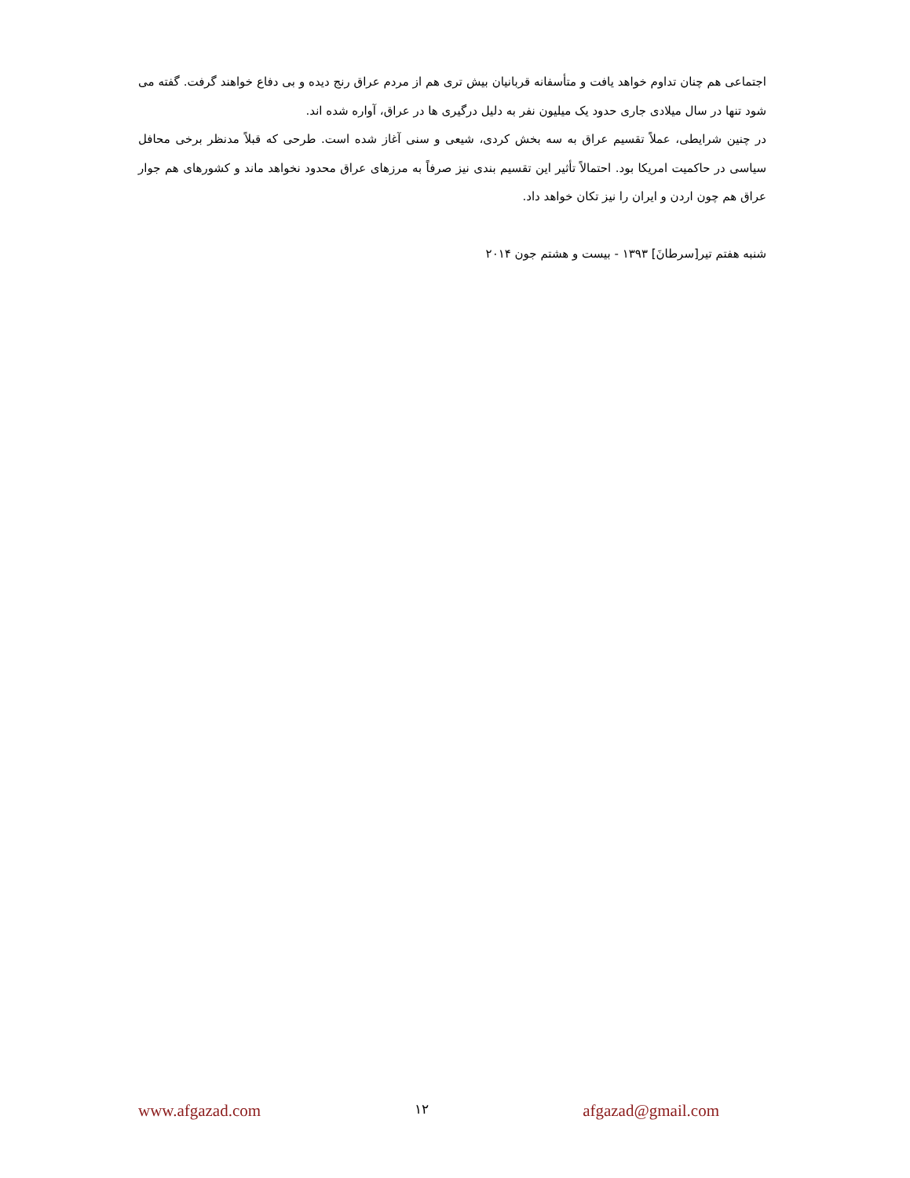اجتماعی هم چنان تداوم خواهد یافت و متأسفانه قربانیان بیش تری هم از مردم عراق رنج دیده و بی دفاع خواهند گرفت. گفته می شود تنها در سال میلادی جاری حدود یک میلیون نفر به دلیل درگیری ها در عراق، آواره شده اند.
در چنین شرایطی، عملاً تقسیم عراق به سه بخش کردی، شیعی و سنی آغاز شده است. طرحی که قبلاً مدنظر برخی محافل سیاسی در حاکمیت امریکا بود. احتمالاً تأثیر این تقسیم بندی نیز صرفاً به مرزهای عراق محدود نخواهد ماند و کشورهای هم جوار عراق هم چون اردن و ایران را نیز تکان خواهد داد.
شنبه هفتم تیر[سرطانَ] ۱۳۹۳ - بیست و هشتم جون ۲۰۱۴
www.afgazad.com ۱۲ afgazad@gmail.com